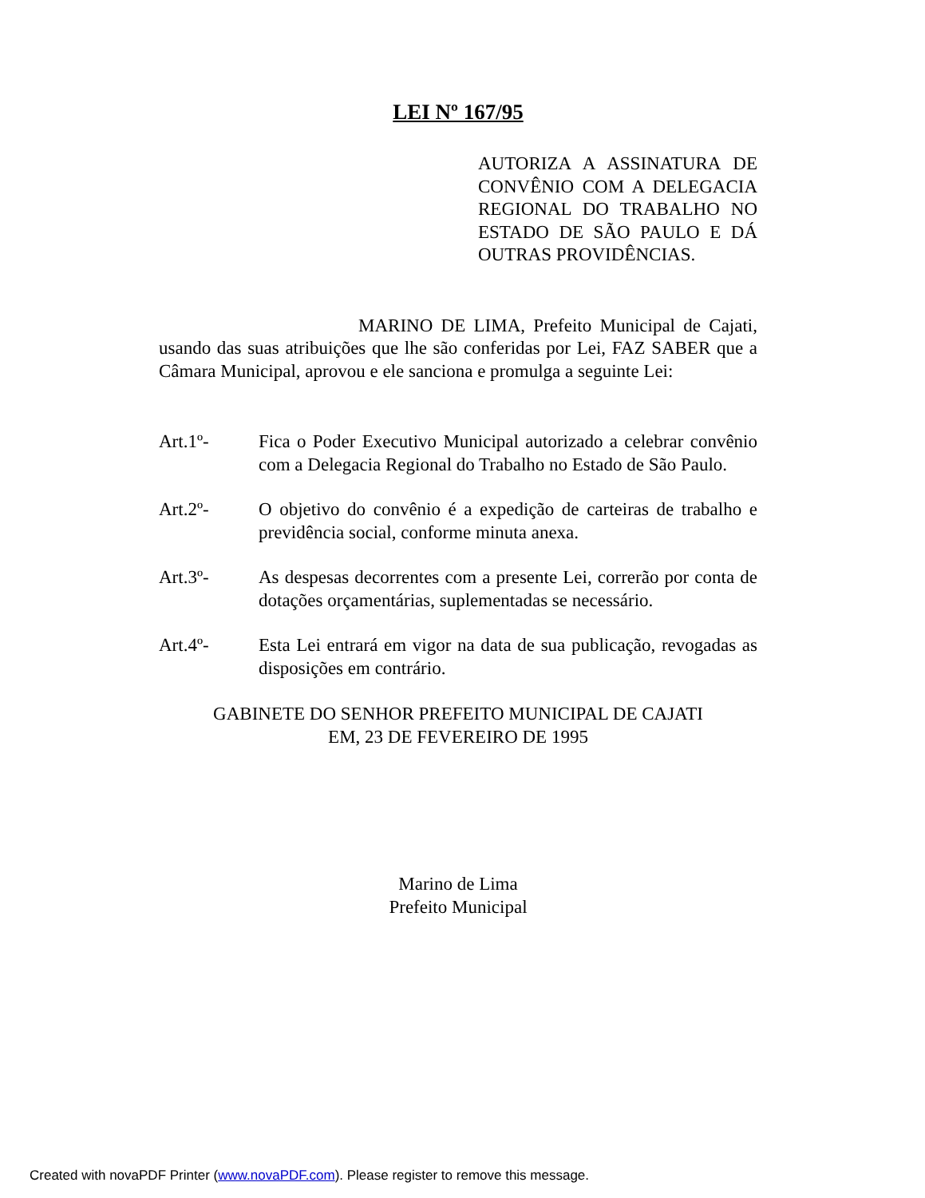LEI Nº 167/95
AUTORIZA A ASSINATURA DE CONVÊNIO COM A DELEGACIA REGIONAL DO TRABALHO NO ESTADO DE SÃO PAULO E DÁ OUTRAS PROVIDÊNCIAS.
MARINO DE LIMA, Prefeito Municipal de Cajati, usando das suas atribuições que lhe são conferidas por Lei, FAZ SABER que a Câmara Municipal, aprovou e ele sanciona e promulga a seguinte Lei:
Art.1º- Fica o Poder Executivo Municipal autorizado a celebrar convênio com a Delegacia Regional do Trabalho no Estado de São Paulo.
Art.2º- O objetivo do convênio é a expedição de carteiras de trabalho e previdência social, conforme minuta anexa.
Art.3º- As despesas decorrentes com a presente Lei, correrão por conta de dotações orçamentárias, suplementadas se necessário.
Art.4º- Esta Lei entrará em vigor na data de sua publicação, revogadas as disposições em contrário.
GABINETE DO SENHOR PREFEITO MUNICIPAL DE CAJATI
EM, 23 DE FEVEREIRO DE 1995
Marino de Lima
Prefeito Municipal
Created with novaPDF Printer (www.novaPDF.com). Please register to remove this message.